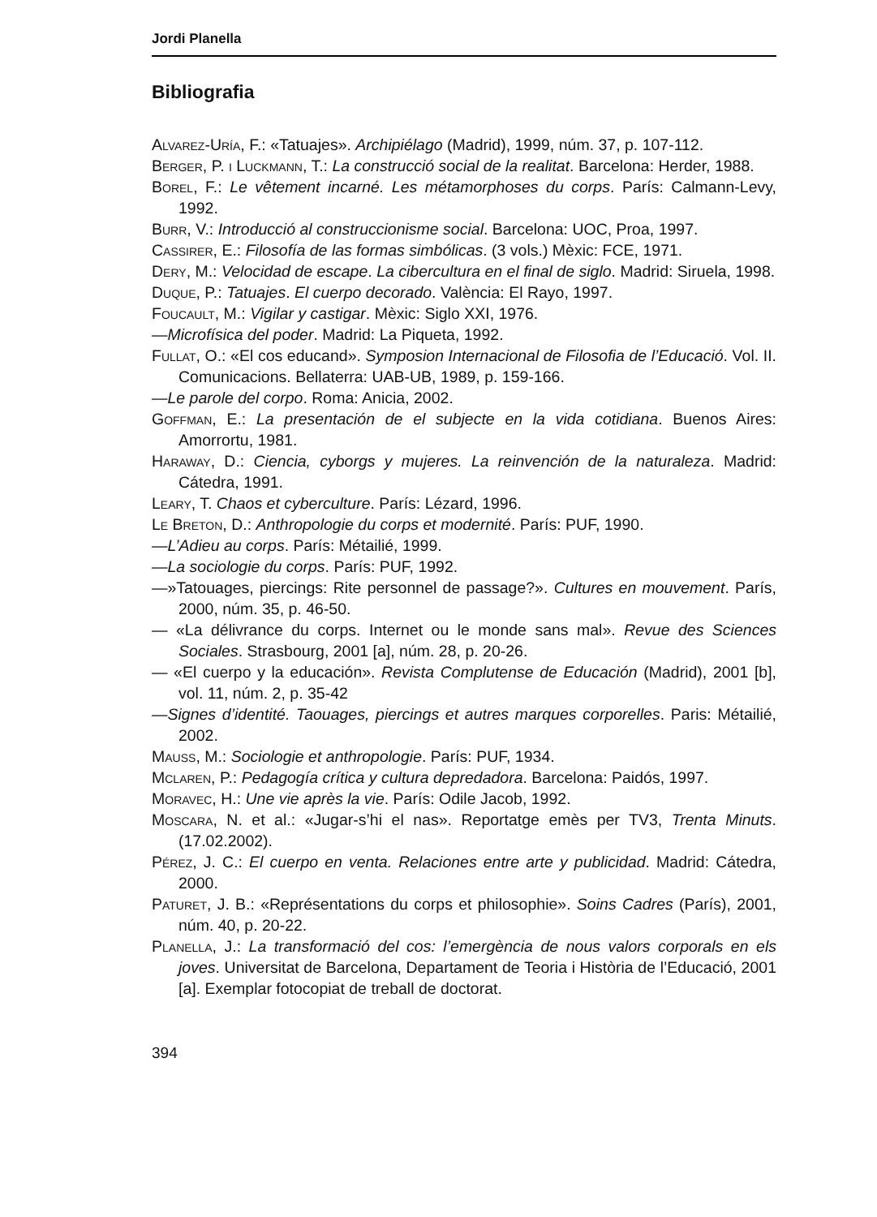Jordi Planella
Bibliografia
Alvarez-Uría, F.: «Tatuajes». Archipiélago (Madrid), 1999, núm. 37, p. 107-112.
Berger, P. i Luckmann, T.: La construcció social de la realitat. Barcelona: Herder, 1988.
Borel, F.: Le vêtement incarné. Les métamorphoses du corps. París: Calmann-Levy, 1992.
Burr, V.: Introducció al construccionisme social. Barcelona: UOC, Proa, 1997.
Cassirer, E.: Filosofía de las formas simbólicas. (3 vols.) Mèxic: FCE, 1971.
Dery, M.: Velocidad de escape. La cibercultura en el final de siglo. Madrid: Siruela, 1998.
Duque, P.: Tatuajes. El cuerpo decorado. València: El Rayo, 1997.
Foucault, M.: Vigilar y castigar. Mèxic: Siglo XXI, 1976.
—Microfísica del poder. Madrid: La Piqueta, 1992.
Fullat, O.: «El cos educand». Symposion Internacional de Filosofia de l’Educació. Vol. II. Comunicacions. Bellaterra: UAB-UB, 1989, p. 159-166.
—Le parole del corpo. Roma: Anicia, 2002.
Goffman, E.: La presentación de el subjecte en la vida cotidiana. Buenos Aires: Amorrortu, 1981.
Haraway, D.: Ciencia, cyborgs y mujeres. La reinvención de la naturaleza. Madrid: Cátedra, 1991.
Leary, T. Chaos et cyberculture. París: Lézard, 1996.
Le Breton, D.: Anthropologie du corps et modernité. París: PUF, 1990.
—L’Adieu au corps. París: Métailié, 1999.
—La sociologie du corps. París: PUF, 1992.
—»Tatouages, piercings: Rite personnel de passage?». Cultures en mouvement. París, 2000, núm. 35, p. 46-50.
— «La délivrance du corps. Internet ou le monde sans mal». Revue des Sciences Sociales. Strasbourg, 2001 [a], núm. 28, p. 20-26.
— «El cuerpo y la educación». Revista Complutense de Educación (Madrid), 2001 [b], vol. 11, núm. 2, p. 35-42
—Signes d’identité. Taouages, piercings et autres marques corporelles. Paris: Métailié, 2002.
Mauss, M.: Sociologie et anthropologie. París: PUF, 1934.
Mclaren, P.: Pedagogía crítica y cultura depredadora. Barcelona: Paidós, 1997.
Moravec, H.: Une vie après la vie. París: Odile Jacob, 1992.
Moscara, N. et al.: «Jugar-s’hi el nas». Reportatge emès per TV3, Trenta Minuts. (17.02.2002).
Pérez, J. C.: El cuerpo en venta. Relaciones entre arte y publicidad. Madrid: Cátedra, 2000.
Paturet, J. B.: «Représentations du corps et philosophie». Soins Cadres (París), 2001, núm. 40, p. 20-22.
Planella, J.: La transformació del cos: l’emergència de nous valors corporals en els joves. Universitat de Barcelona, Departament de Teoria i Història de l’Educació, 2001 [a]. Exemplar fotocopiat de treball de doctorat.
394